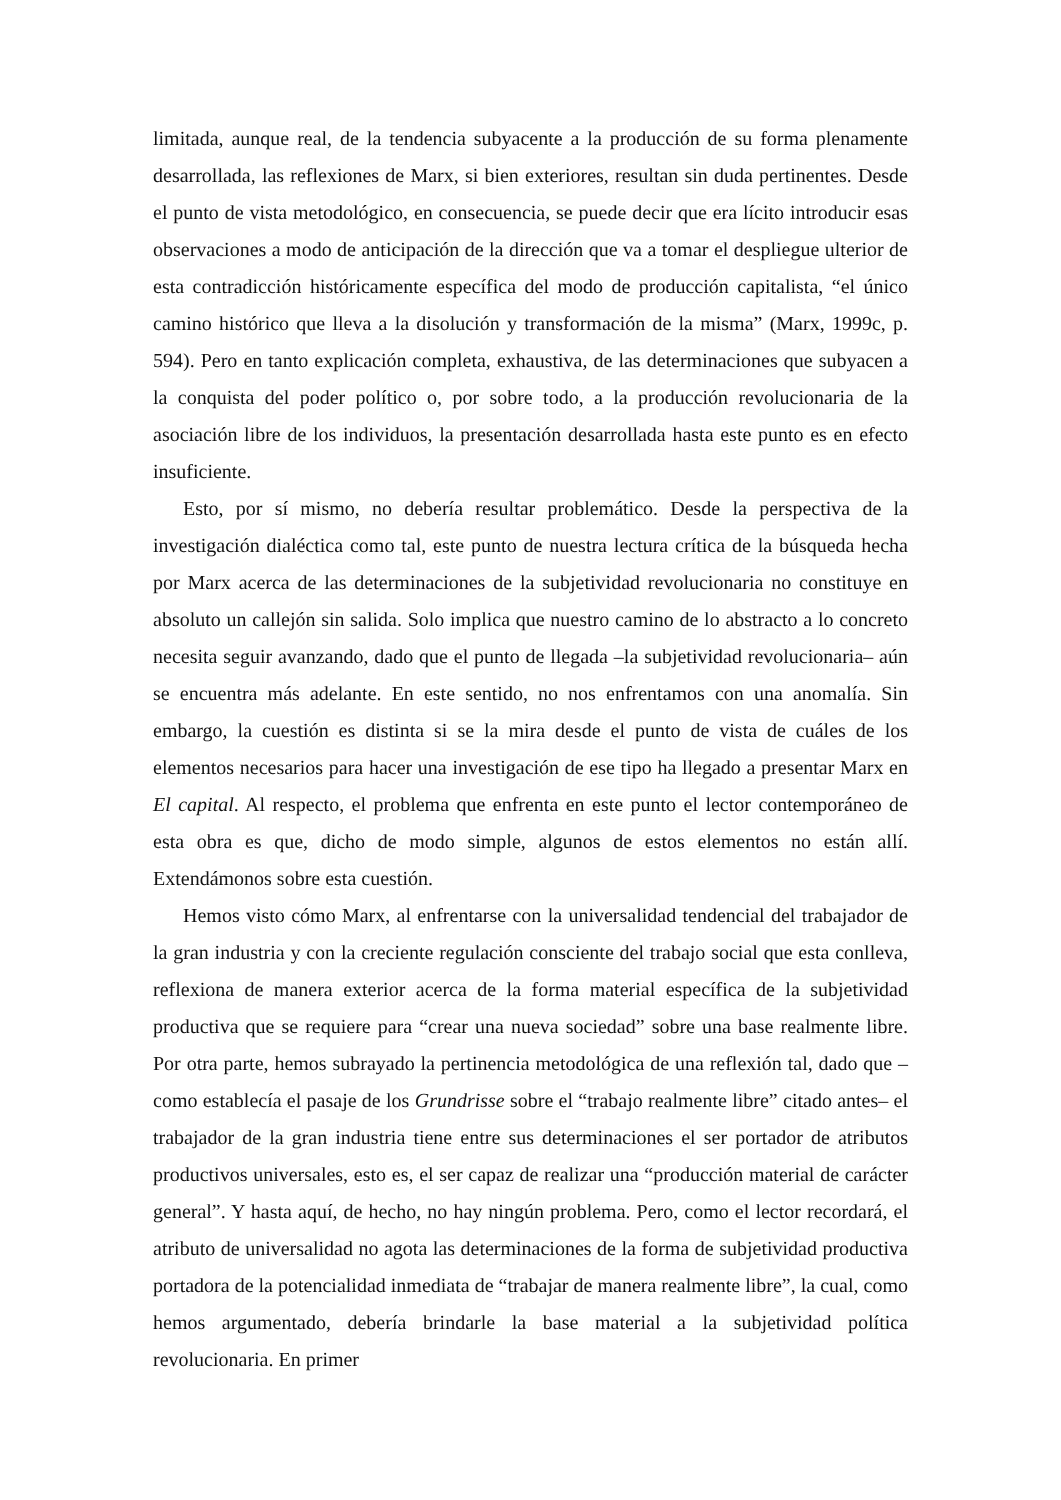limitada, aunque real, de la tendencia subyacente a la producción de su forma plenamente desarrollada, las reflexiones de Marx, si bien exteriores, resultan sin duda pertinentes. Desde el punto de vista metodológico, en consecuencia, se puede decir que era lícito introducir esas observaciones a modo de anticipación de la dirección que va a tomar el despliegue ulterior de esta contradicción históricamente específica del modo de producción capitalista, “el único camino histórico que lleva a la disolución y transformación de la misma” (Marx, 1999c, p. 594). Pero en tanto explicación completa, exhaustiva, de las determinaciones que subyacen a la conquista del poder político o, por sobre todo, a la producción revolucionaria de la asociación libre de los individuos, la presentación desarrollada hasta este punto es en efecto insuficiente.
Esto, por sí mismo, no debería resultar problemático. Desde la perspectiva de la investigación dialéctica como tal, este punto de nuestra lectura crítica de la búsqueda hecha por Marx acerca de las determinaciones de la subjetividad revolucionaria no constituye en absoluto un callejón sin salida. Solo implica que nuestro camino de lo abstracto a lo concreto necesita seguir avanzando, dado que el punto de llegada –la subjetividad revolucionaria– aún se encuentra más adelante. En este sentido, no nos enfrentamos con una anomalía. Sin embargo, la cuestión es distinta si se la mira desde el punto de vista de cuáles de los elementos necesarios para hacer una investigación de ese tipo ha llegado a presentar Marx en El capital. Al respecto, el problema que enfrenta en este punto el lector contemporáneo de esta obra es que, dicho de modo simple, algunos de estos elementos no están allí. Extendámonos sobre esta cuestión.
Hemos visto cómo Marx, al enfrentarse con la universalidad tendencial del trabajador de la gran industria y con la creciente regulación consciente del trabajo social que esta conlleva, reflexiona de manera exterior acerca de la forma material específica de la subjetividad productiva que se requiere para “crear una nueva sociedad” sobre una base realmente libre. Por otra parte, hemos subrayado la pertinencia metodológica de una reflexión tal, dado que –como establecía el pasaje de los Grundrisse sobre el “trabajo realmente libre” citado antes– el trabajador de la gran industria tiene entre sus determinaciones el ser portador de atributos productivos universales, esto es, el ser capaz de realizar una “producción material de carácter general”. Y hasta aquí, de hecho, no hay ningún problema. Pero, como el lector recordará, el atributo de universalidad no agota las determinaciones de la forma de subjetividad productiva portadora de la potencialidad inmediata de “trabajar de manera realmente libre”, la cual, como hemos argumentado, debería brindarle la base material a la subjetividad política revolucionaria. En primer